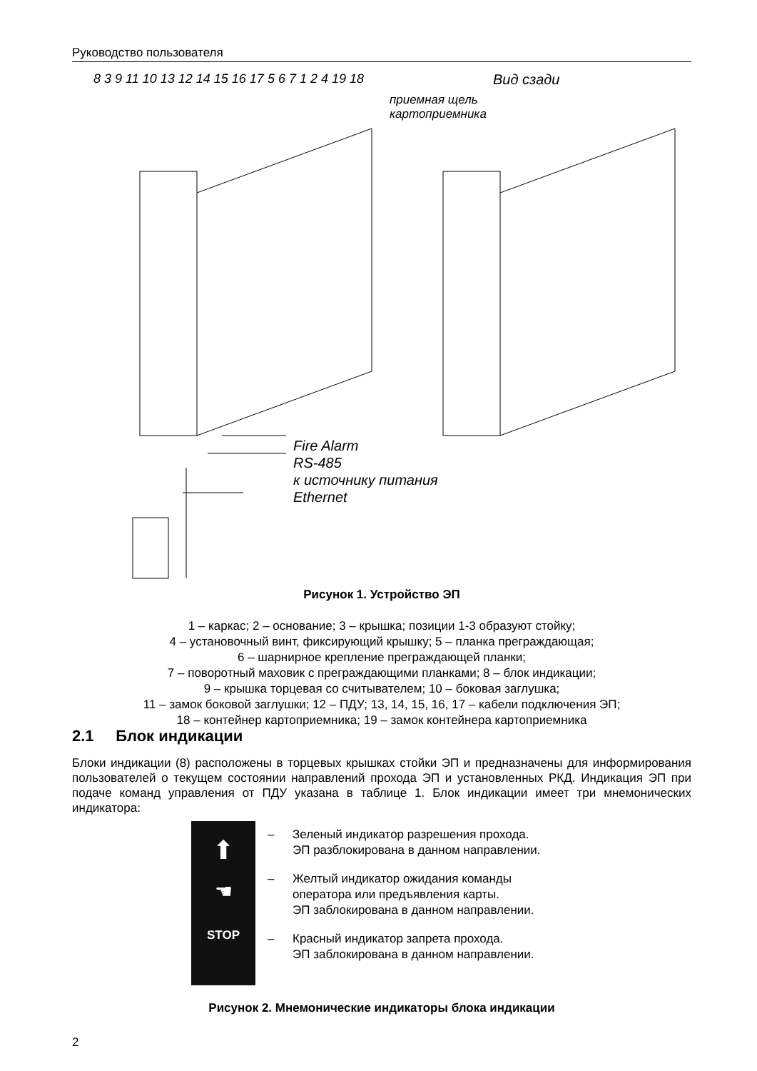Руководство пользователя
Вид сзади
приемная щель
картоприемника
Fire Alarm
RS-485
к источнику питания
Ethernet
8 3 9 11 10 13 12 14 15 16 17 5 6 7 1 2 4 19 18
Рисунок 1. Устройство ЭП
1 – каркас; 2 – основание; 3 – крышка; позиции 1-3 образуют стойку;
4 – установочный винт, фиксирующий крышку; 5 – планка преграждающая;
6 – шарнирное крепление преграждающей планки;
7 – поворотный маховик с преграждающими планками; 8 – блок индикации;
9 – крышка торцевая со считывателем; 10 – боковая заглушка;
11 – замок боковой заглушки; 12 – ПДУ; 13, 14, 15, 16, 17 – кабели подключения ЭП;
18 – контейнер картоприемника; 19 – замок контейнера картоприемника
2.1 Блок индикации
Блоки индикации (8) расположены в торцевых крышках стойки ЭП и предназначены для информирования пользователей о текущем состоянии направлений прохода ЭП и установленных РКД. Индикация ЭП при подаче команд управления от ПДУ указана в таблице 1. Блок индикации имеет три мнемонических индикатора:
⬆
☚
STOP
– Зеленый индикатор разрешения прохода.
ЭП разблокирована в данном направлении.
– Желтый индикатор ожидания команды
оператора или предъявления карты.
ЭП заблокирована в данном направлении.
– Красный индикатор запрета прохода.
ЭП заблокирована в данном направлении.
Рисунок 2. Мнемонические индикаторы блока индикации
2